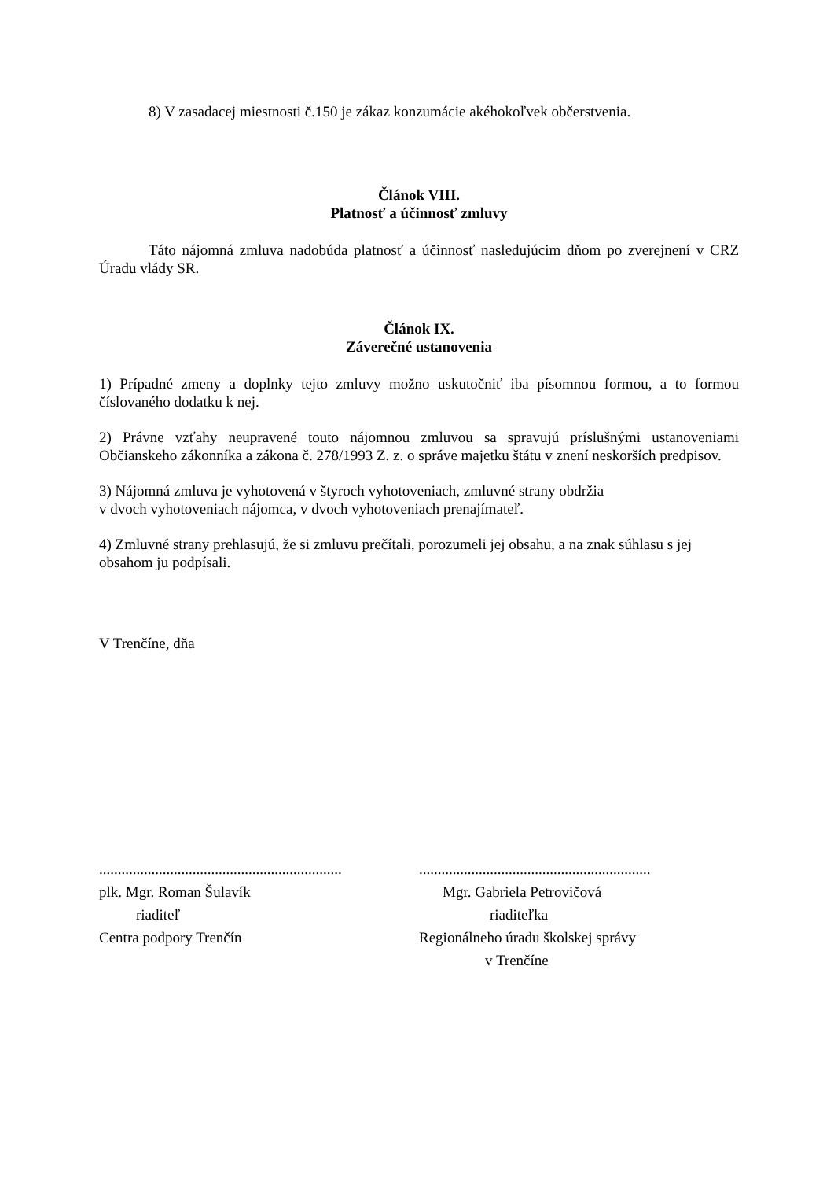8) V zasadacej miestnosti č.150 je zákaz konzumácie akéhokoľvek občerstvenia.
Článok VIII.
Platnosť a účinnosť zmluvy
Táto nájomná zmluva nadobúda platnosť a účinnosť nasledujúcim dňom po zverejnení v CRZ Úradu vlády SR.
Článok IX.
Záverečné ustanovenia
1) Prípadné zmeny a doplnky tejto zmluvy možno uskutočniť iba písomnou formou, a to formou číslovaného dodatku k nej.
2) Právne vzťahy neupravené touto nájomnou zmluvou sa spravujú príslušnými ustanoveniami Občianskeho zákonníka a zákona č. 278/1993 Z. z. o správe majetku štátu v znení neskorších predpisov.
3) Nájomná zmluva je vyhotovená v štyroch vyhotoveniach, zmluvné strany obdržia
v dvoch vyhotoveniach nájomca, v dvoch vyhotoveniach prenajímateľ.
4) Zmluvné strany prehlasujú, že si zmluvu prečítali, porozumeli jej obsahu, a na znak súhlasu s jej obsahom ju podpísali.
V Trenčíne, dňa
.................................................................
plk. Mgr. Roman Šulavík
riaditeľ
Centra podpory Trenčín
..............................................................
Mgr. Gabriela Petrovičová
riaditeľka
Regionálneho úradu školskej správy
v Trenčíne